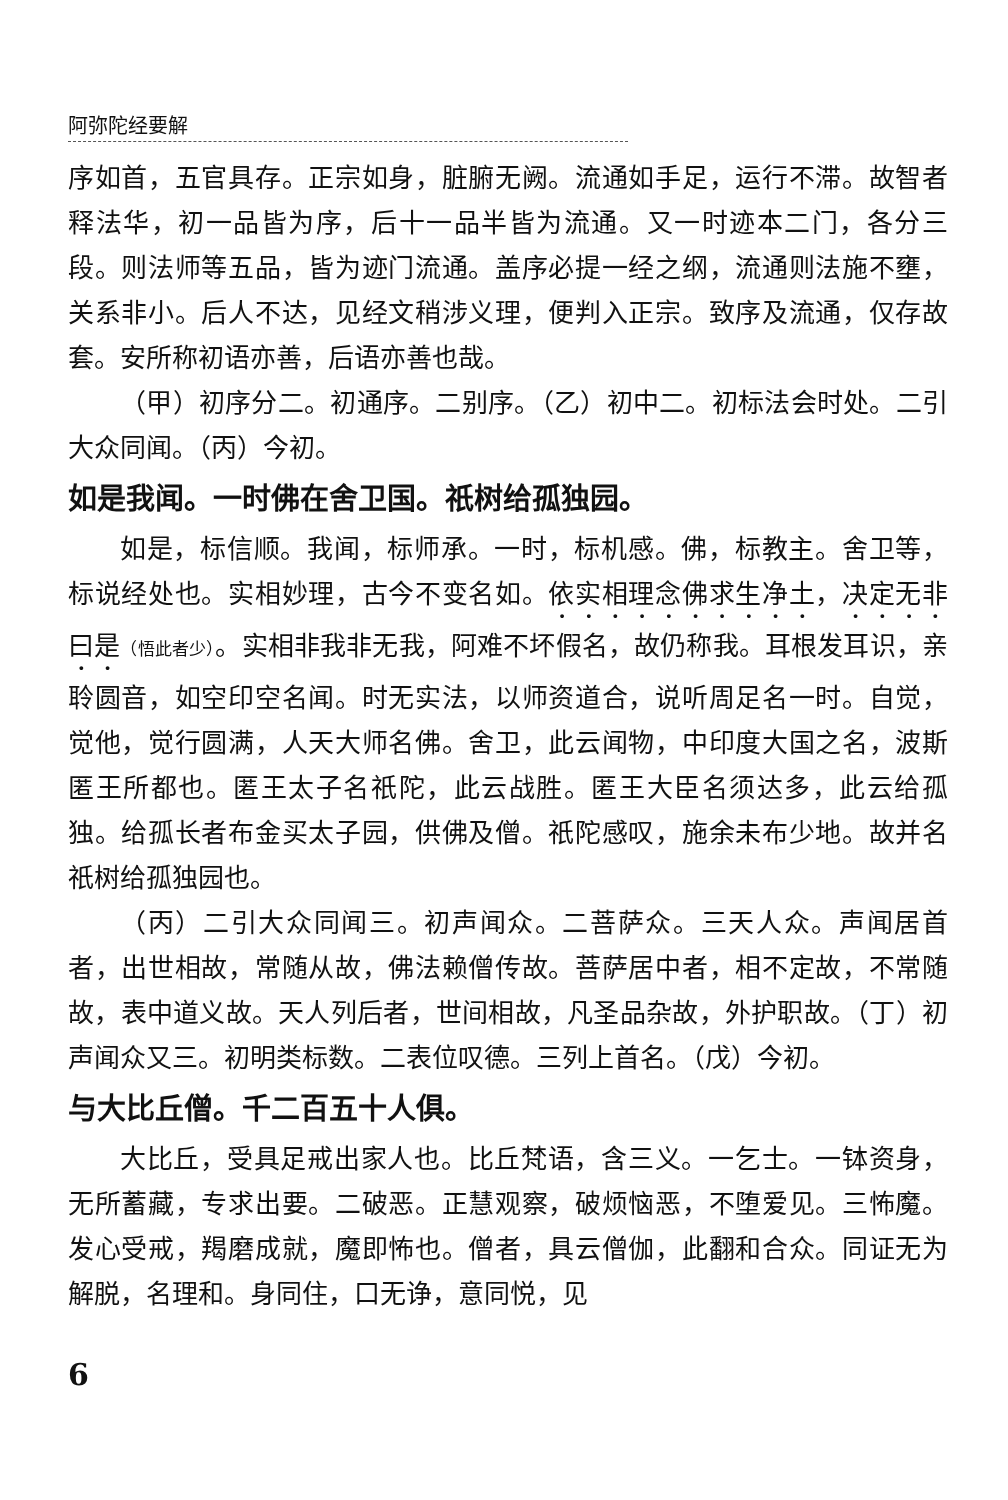阿弥陀经要解
序如首，五官具存。正宗如身，脏腑无阙。流通如手足，运行不滞。故智者释法华，初一品皆为序，后十一品半皆为流通。又一时迹本二门，各分三段。则法师等五品，皆为迹门流通。盖序必提一经之纲，流通则法施不壅，关系非小。后人不达，见经文稍涉义理，便判入正宗。致序及流通，仅存故套。安所称初语亦善，后语亦善也哉。
（甲）初序分二。初通序。二别序。（乙）初中二。初标法会时处。二引大众同闻。（丙）今初。
如是我闻。一时佛在舍卫国。祇树给孤独园。
如是，标信顺。我闻，标师承。一时，标机感。佛，标教主。舍卫等，标说经处也。实相妙理，古今不变名如。依实相理念佛求生净土，决定无非曰是（悟此者少）。实相非我非无我，阿难不坏假名，故仍称我。耳根发耳识，亲聆圆音，如空印空名闻。时无实法，以师资道合，说听周足名一时。自觉，觉他，觉行圆满，人天大师名佛。舍卫，此云闻物，中印度大国之名，波斯匿王所都也。匿王太子名祇陀，此云战胜。匿王大臣名须达多，此云给孤独。给孤长者布金买太子园，供佛及僧。祇陀感叹，施余未布少地。故并名祇树给孤独园也。
（丙）二引大众同闻三。初声闻众。二菩萨众。三天人众。声闻居首者，出世相故，常随从故，佛法赖僧传故。菩萨居中者，相不定故，不常随故，表中道义故。天人列后者，世间相故，凡圣品杂故，外护职故。（丁）初声闻众又三。初明类标数。二表位叹德。三列上首名。（戊）今初。
与大比丘僧。千二百五十人俱。
大比丘，受具足戒出家人也。比丘梵语，含三义。一乞士。一钵资身，无所蓄藏，专求出要。二破恶。正慧观察，破烦恼恶，不堕爱见。三怖魔。发心受戒，羯磨成就，魔即怖也。僧者，具云僧伽，此翻和合众。同证无为解脱，名理和。身同住，口无诤，意同悦，见
6